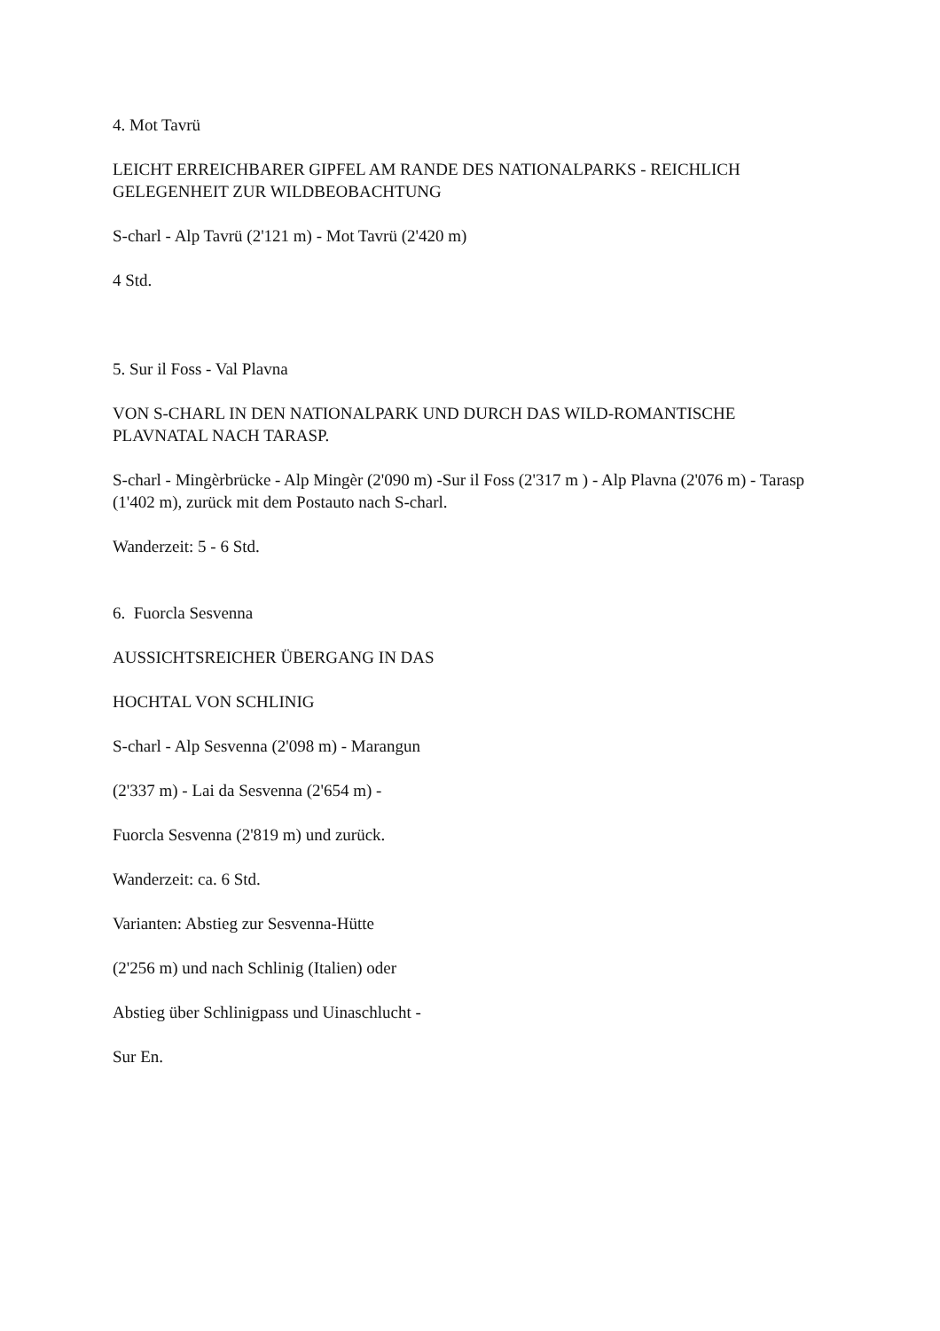4. Mot Tavrü
LEICHT ERREICHBARER GIPFEL AM RANDE DES NATIONALPARKS - REICHLICH GELEGENHEIT ZUR WILDBEOBACHTUNG
S-charl - Alp Tavrü (2'121 m) - Mot Tavrü (2'420 m)
4 Std.
5. Sur il Foss - Val Plavna
VON S-CHARL IN DEN NATIONALPARK UND DURCH DAS WILD-ROMANTISCHE PLAVNATAL NACH TARASP.
S-charl - Mingèrbrücke - Alp Mingèr (2'090 m) -Sur il Foss (2'317 m ) - Alp Plavna (2'076 m) - Tarasp (1'402 m), zurück mit dem Postauto nach S-charl.
Wanderzeit: 5 - 6 Std.
6. Fuorcla Sesvenna
AUSSICHTSREICHER ÜBERGANG IN DAS
HOCHTAL VON SCHLINIG
S-charl - Alp Sesvenna (2'098 m) - Marangun
(2'337 m) - Lai da Sesvenna (2'654 m) -
Fuorcla Sesvenna (2'819 m) und zurück.
Wanderzeit: ca. 6 Std.
Varianten: Abstieg zur Sesvenna-Hütte
(2'256 m) und nach Schlinig (Italien) oder
Abstieg über Schlinigpass und Uinaschlucht -
Sur En.